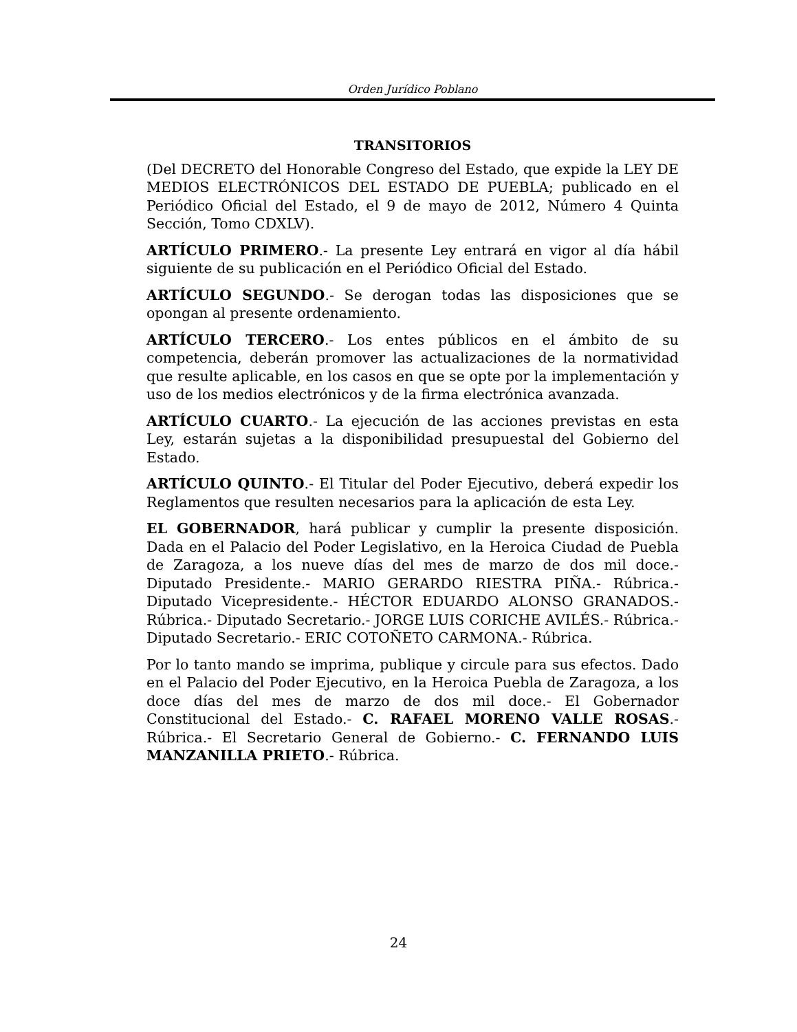Orden Jurídico Poblano
TRANSITORIOS
(Del DECRETO del Honorable Congreso del Estado, que expide la LEY DE MEDIOS ELECTRÓNICOS DEL ESTADO DE PUEBLA; publicado en el Periódico Oficial del Estado, el 9 de mayo de 2012, Número 4 Quinta Sección, Tomo CDXLV).
ARTÍCULO PRIMERO.- La presente Ley entrará en vigor al día hábil siguiente de su publicación en el Periódico Oficial del Estado.
ARTÍCULO SEGUNDO.- Se derogan todas las disposiciones que se opongan al presente ordenamiento.
ARTÍCULO TERCERO.- Los entes públicos en el ámbito de su competencia, deberán promover las actualizaciones de la normatividad que resulte aplicable, en los casos en que se opte por la implementación y uso de los medios electrónicos y de la firma electrónica avanzada.
ARTÍCULO CUARTO.- La ejecución de las acciones previstas en esta Ley, estarán sujetas a la disponibilidad presupuestal del Gobierno del Estado.
ARTÍCULO QUINTO.- El Titular del Poder Ejecutivo, deberá expedir los Reglamentos que resulten necesarios para la aplicación de esta Ley.
EL GOBERNADOR, hará publicar y cumplir la presente disposición. Dada en el Palacio del Poder Legislativo, en la Heroica Ciudad de Puebla de Zaragoza, a los nueve días del mes de marzo de dos mil doce.- Diputado Presidente.- MARIO GERARDO RIESTRA PIÑA.- Rúbrica.- Diputado Vicepresidente.- HÉCTOR EDUARDO ALONSO GRANADOS.- Rúbrica.- Diputado Secretario.- JORGE LUIS CORICHE AVILÉS.- Rúbrica.- Diputado Secretario.- ERIC COTOÑETO CARMONA.- Rúbrica.
Por lo tanto mando se imprima, publique y circule para sus efectos. Dado en el Palacio del Poder Ejecutivo, en la Heroica Puebla de Zaragoza, a los doce días del mes de marzo de dos mil doce.- El Gobernador Constitucional del Estado.- C. RAFAEL MORENO VALLE ROSAS.- Rúbrica.- El Secretario General de Gobierno.- C. FERNANDO LUIS MANZANILLA PRIETO.- Rúbrica.
24